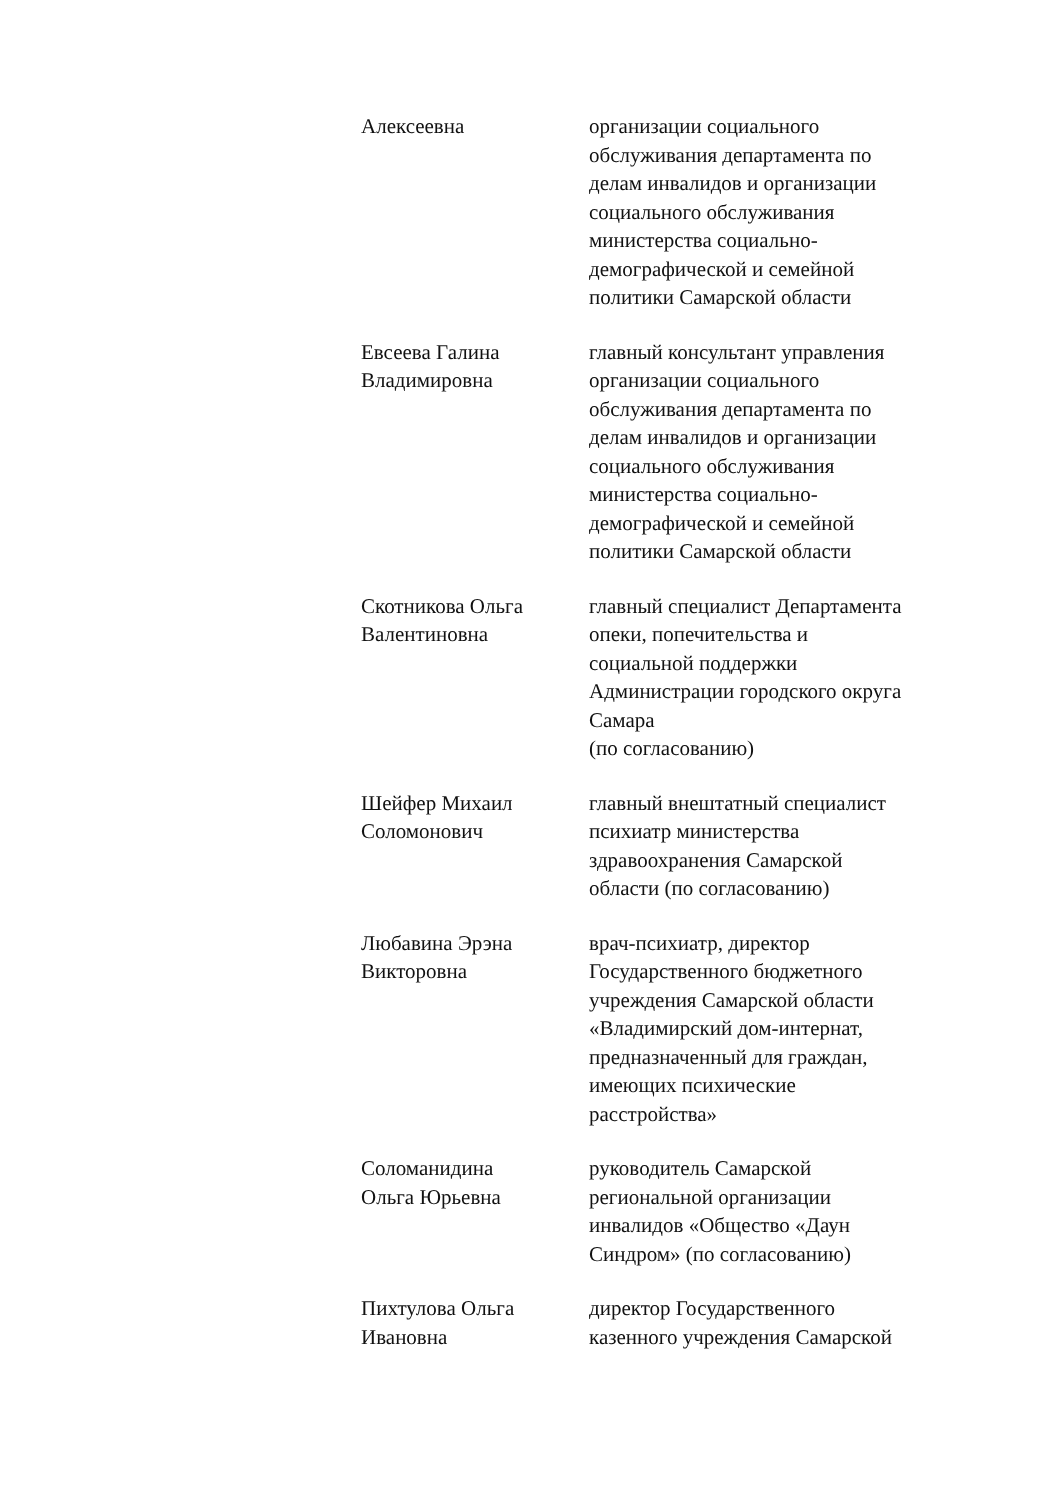| Алексеевна | организации социального обслуживания департамента по делам инвалидов и организации социального обслуживания министерства социально- демографической и семейной политики Самарской области |
| Евсеева Галина Владимировна | главный консультант управления организации социального обслуживания департамента по делам инвалидов и организации социального обслуживания министерства социально- демографической и семейной политики Самарской области |
| Скотникова Ольга Валентиновна | главный специалист Департамента опеки, попечительства и социальной поддержки Администрации городского округа Самара (по согласованию) |
| Шейфер Михаил Соломонович | главный внештатный специалист психиатр министерства здравоохранения Самарской области (по согласованию) |
| Любавина Эрэна Викторовна | врач-психиатр, директор Государственного бюджетного учреждения Самарской области «Владимирский дом-интернат, предназначенный для граждан, имеющих психические расстройства» |
| Соломанидина Ольга Юрьевна | руководитель Самарской региональной организации инвалидов «Общество «Даун Синдром» (по согласованию) |
| Пихтулова Ольга Ивановна | директор Государственного казенного учреждения Самарской |